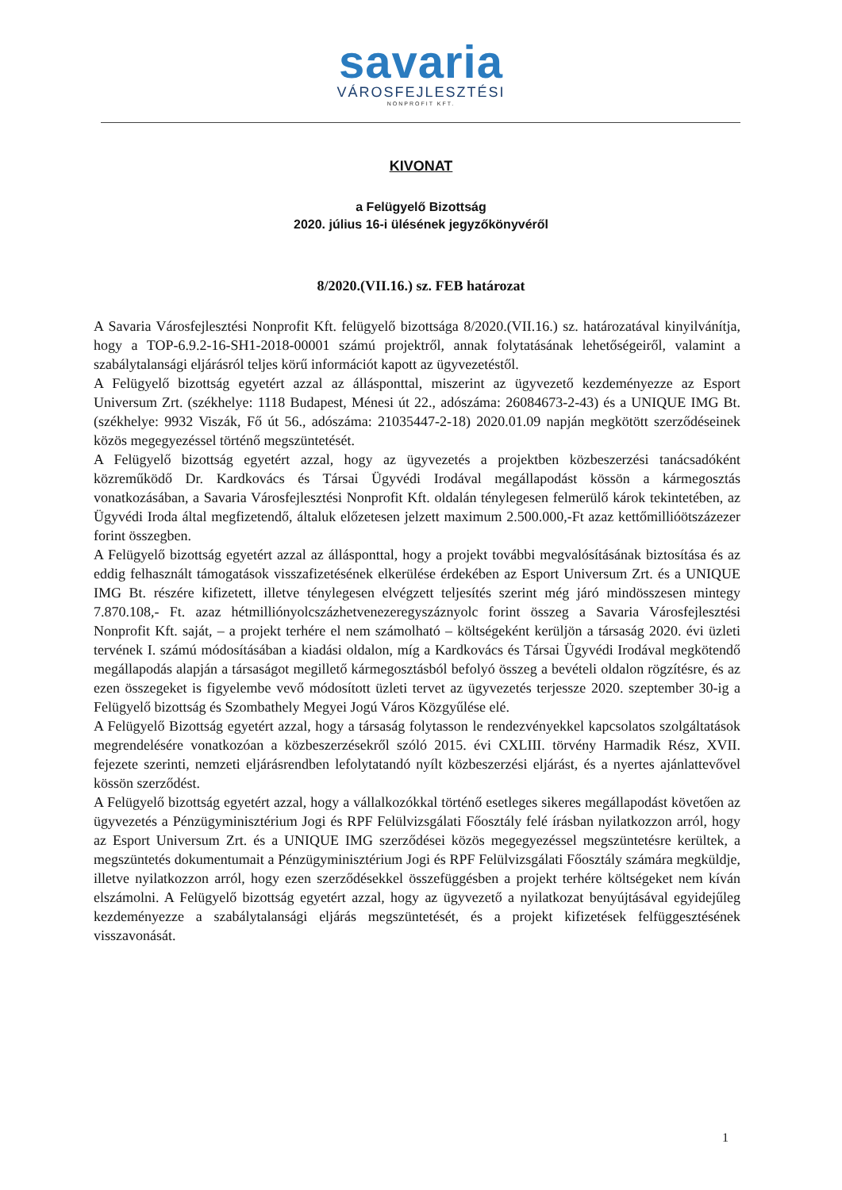savaria
VÁROSFEJLESZTÉSI
NONPROFIT KFT.
KIVONAT
a Felügyelő Bizottság
2020. július 16-i ülésének jegyzőkönyvéről
8/2020.(VII.16.) sz. FEB határozat
A Savaria Városfejlesztési Nonprofit Kft. felügyelő bizottsága 8/2020.(VII.16.) sz. határozatával kinyilvánítja, hogy a TOP-6.9.2-16-SH1-2018-00001 számú projektről, annak folytatásának lehetőségeiről, valamint a szabálytalansági eljárásról teljes körű információt kapott az ügyvezetéstől.
A Felügyelő bizottság egyetért azzal az állásponttal, miszerint az ügyvezető kezdeményezze az Esport Universum Zrt. (székhelye: 1118 Budapest, Ménesi út 22., adószáma: 26084673-2-43) és a UNIQUE IMG Bt. (székhelye: 9932 Viszák, Fő út 56., adószáma: 21035447-2-18) 2020.01.09 napján megkötött szerződéseinek közös megegyezéssel történő megszüntetését.
A Felügyelő bizottság egyetért azzal, hogy az ügyvezetés a projektben közbeszerzési tanácsadóként közreműködő Dr. Kardkovács és Társai Ügyvédi Irodával megállapodást kössön a kármegosztás vonatkozásában, a Savaria Városfejlesztési Nonprofit Kft. oldalán ténylegesen felmerülő károk tekintetében, az Ügyvédi Iroda által megfizetendő, általuk előzetesen jelzett maximum 2.500.000,-Ft azaz kettőmillióötszázezer forint összegben.
A Felügyelő bizottság egyetért azzal az állásponttal, hogy a projekt további megvalósításának biztosítása és az eddig felhasznált támogatások visszafizetésének elkerülése érdekében az Esport Universum Zrt. és a UNIQUE IMG Bt. részére kifizetett, illetve ténylegesen elvégzett teljesítés szerint még járó mindösszesen mintegy 7.870.108,- Ft. azaz hétmilliónyolcszázhetvenezeregyszáznyolc forint összeg a Savaria Városfejlesztési Nonprofit Kft. saját, – a projekt terhére el nem számolható – költségeként kerüljön a társaság 2020. évi üzleti tervének I. számú módosításában a kiadási oldalon, míg a Kardkovács és Társai Ügyvédi Irodával megkötendő megállapodás alapján a társaságot megillető kármegosztásból befolyó összeg a bevételi oldalon rögzítésre, és az ezen összegeket is figyelembe vevő módosított üzleti tervet az ügyvezetés terjessze 2020. szeptember 30-ig a Felügyelő bizottság és Szombathely Megyei Jogú Város Közgyűlése elé.
A Felügyelő Bizottság egyetért azzal, hogy a társaság folytasson le rendezvényekkel kapcsolatos szolgáltatások megrendelésére vonatkozóan a közbeszerzésekről szóló 2015. évi CXLIII. törvény Harmadik Rész, XVII. fejezete szerinti, nemzeti eljárásrendben lefolytatandó nyílt közbeszerzési eljárást, és a nyertes ajánlattevővel kössön szerződést.
A Felügyelő bizottság egyetért azzal, hogy a vállalkozókkal történő esetleges sikeres megállapodást követően az ügyvezetés a Pénzügyminisztérium Jogi és RPF Felülvizsgálati Főosztály felé írásban nyilatkozzon arról, hogy az Esport Universum Zrt. és a UNIQUE IMG szerződései közös megegyezéssel megszüntetésre kerültek, a megszüntetés dokumentumait a Pénzügyminisztérium Jogi és RPF Felülvizsgálati Főosztály számára megküldje, illetve nyilatkozzon arról, hogy ezen szerződésekkel összefüggésben a projekt terhére költségeket nem kíván elszámolni. A Felügyelő bizottság egyetért azzal, hogy az ügyvezető a nyilatkozat benyújtásával egyidejűleg kezdeményezze a szabálytalansági eljárás megszüntetését, és a projekt kifizetések felfüggesztésének visszavonását.
1